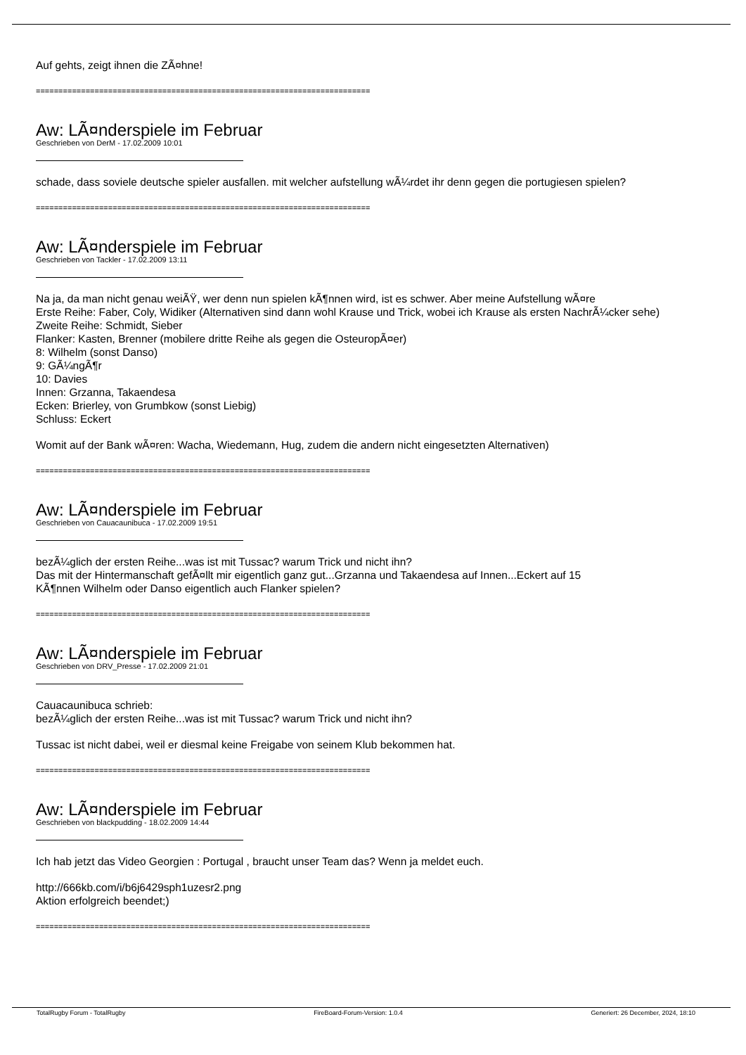Auf gehts, zeigt ihnen die ZÃ¤hne!
==========================================================================
Aw: LÃ¤nderspiele im Februar
Geschrieben von DerM - 17.02.2009 10:01
schade, dass soviele deutsche spieler ausfallen. mit welcher aufstellung wÃ¼rdet ihr denn gegen die portugiesen spielen?
==========================================================================
Aw: LÃ¤nderspiele im Februar
Geschrieben von Tackler - 17.02.2009 13:11
Na ja, da man nicht genau weiÃŸ, wer denn nun spielen kÃ¶nnen wird, ist es schwer. Aber meine Aufstellung wÃ¤re
Erste Reihe: Faber, Coly, Widiker (Alternativen sind dann wohl Krause und Trick, wobei ich Krause als ersten NachrÃ¼cker sehe)
Zweite Reihe: Schmidt, Sieber
Flanker: Kasten, Brenner (mobilere dritte Reihe als gegen die OsteuropÃ¤er)
8: Wilhelm (sonst Danso)
9: GÃ¼ngÃ¶r
10: Davies
Innen: Grzanna, Takaendesa
Ecken: Brierley, von Grumbkow (sonst Liebig)
Schluss: Eckert
Womit auf der Bank wÃ¤ren: Wacha, Wiedemann, Hug, zudem die andern nicht eingesetzten Alternativen)
==========================================================================
Aw: LÃ¤nderspiele im Februar
Geschrieben von Cauacaunibuca - 17.02.2009 19:51
bezÃ¼glich der ersten Reihe...was ist mit Tussac? warum Trick und nicht ihn?
Das mit der Hintermanschaft gefÃ¤llt mir eigentlich ganz gut...Grzanna und Takaendesa auf Innen...Eckert auf 15
KÃ¶nnen Wilhelm oder Danso eigentlich auch Flanker spielen?
==========================================================================
Aw: LÃ¤nderspiele im Februar
Geschrieben von DRV_Presse - 17.02.2009 21:01
Cauacaunibuca schrieb:
bezÃ¼glich der ersten Reihe...was ist mit Tussac? warum Trick und nicht ihn?
Tussac ist nicht dabei, weil er diesmal keine Freigabe von seinem Klub bekommen hat.
==========================================================================
Aw: LÃ¤nderspiele im Februar
Geschrieben von blackpudding - 18.02.2009 14:44
Ich hab jetzt das Video Georgien : Portugal , braucht unser Team das? Wenn ja meldet euch.
http://666kb.com/i/b6j6429sph1uzesr2.png
Aktion erfolgreich beendet;)
==========================================================================
TotalRugby Forum - TotalRugby FireBoard-Forum-Version: 1.0.4 Generiert: 26 December, 2024, 18:10